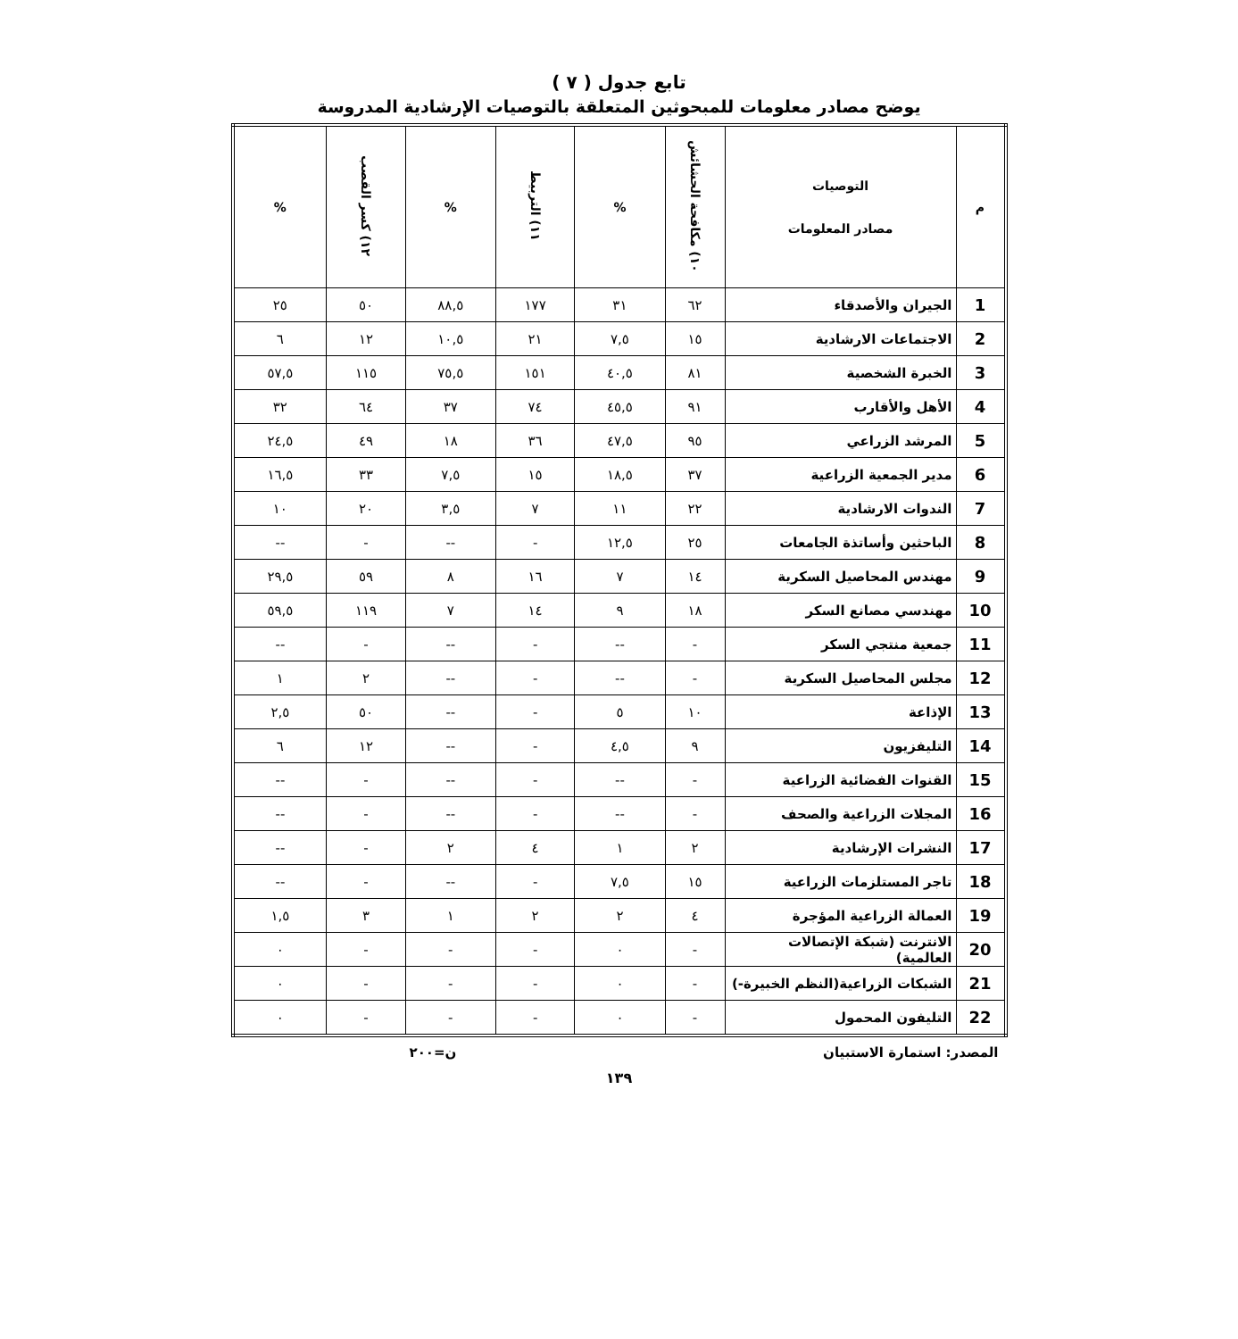تابع جدول ( ٧ )
يوضح مصادر معلومات للمبحوثين المتعلقة بالتوصيات الإرشادية المدروسة
| م | التوصيات مصادر المعلومات | ١٠) مكافحة الحشائش | % | ١١) التربيط | % | ١٢) كسر القصب | % |
| --- | --- | --- | --- | --- | --- | --- | --- |
| 1 | الجيران والأصدقاء | ٦٢ | ٣١ | ١٧٧ | ٨٨,٥ | ٥٠ | ٢٥ |
| 2 | الاجتماعات الارشادية | ١٥ | ٧,٥ | ٢١ | ١٠,٥ | ١٢ | ٦ |
| 3 | الخبرة الشخصية | ٨١ | ٤٠,٥ | ١٥١ | ٧٥,٥ | ١١٥ | ٥٧,٥ |
| 4 | الأهل والأقارب | ٩١ | ٤٥,٥ | ٧٤ | ٣٧ | ٦٤ | ٣٢ |
| 5 | المرشد الزراعي | ٩٥ | ٤٧,٥ | ٣٦ | ١٨ | ٤٩ | ٢٤,٥ |
| 6 | مدير الجمعية الزراعية | ٣٧ | ١٨,٥ | ١٥ | ٧,٥ | ٣٣ | ١٦,٥ |
| 7 | الندوات الارشادية | ٢٢ | ١١ | ٧ | ٣,٥ | ٢٠ | ١٠ |
| 8 | الباحثين وأساتذة الجامعات | ٢٥ | ١٢,٥ | - | -- | - | -- |
| 9 | مهندس المحاصيل السكرية | ١٤ | ٧ | ١٦ | ٨ | ٥٩ | ٢٩,٥ |
| 10 | مهندسي مصانع السكر | ١٨ | ٩ | ١٤ | ٧ | ١١٩ | ٥٩,٥ |
| 11 | جمعية منتجي السكر | - | -- | - | -- | - | -- |
| 12 | مجلس المحاصيل السكرية | - | -- | - | -- | ٢ | ١ |
| 13 | الإذاعة | ١٠ | ٥ | - | -- | ٥٠ | ٢,٥ |
| 14 | التليفزيون | ٩ | ٤,٥ | - | -- | ١٢ | ٦ |
| 15 | القنوات الفضائية الزراعية | - | -- | - | -- | - | -- |
| 16 | المجلات الزراعية والصحف | - | -- | - | -- | - | -- |
| 17 | النشرات الإرشادية | ٢ | ١ | ٤ | ٢ | - | -- |
| 18 | تاجر المستلزمات الزراعية | ١٥ | ٧,٥ | - | -- | - | -- |
| 19 | العمالة الزراعية المؤجرة | ٤ | ٢ | ٢ | ١ | ٣ | ١,٥ |
| 20 | الانترنت (شبكة الإتصالات العالمية) | - | ٠ | - | - | - | ٠ |
| 21 | الشبكات الزراعية(النظم الخبيرة-) | - | ٠ | - | - | - | ٠ |
| 22 | التليفون المحمول | - | ٠ | - | - | - | ٠ |
المصدر: استمارة الاستبيان ن=٢٠٠
١٣٩